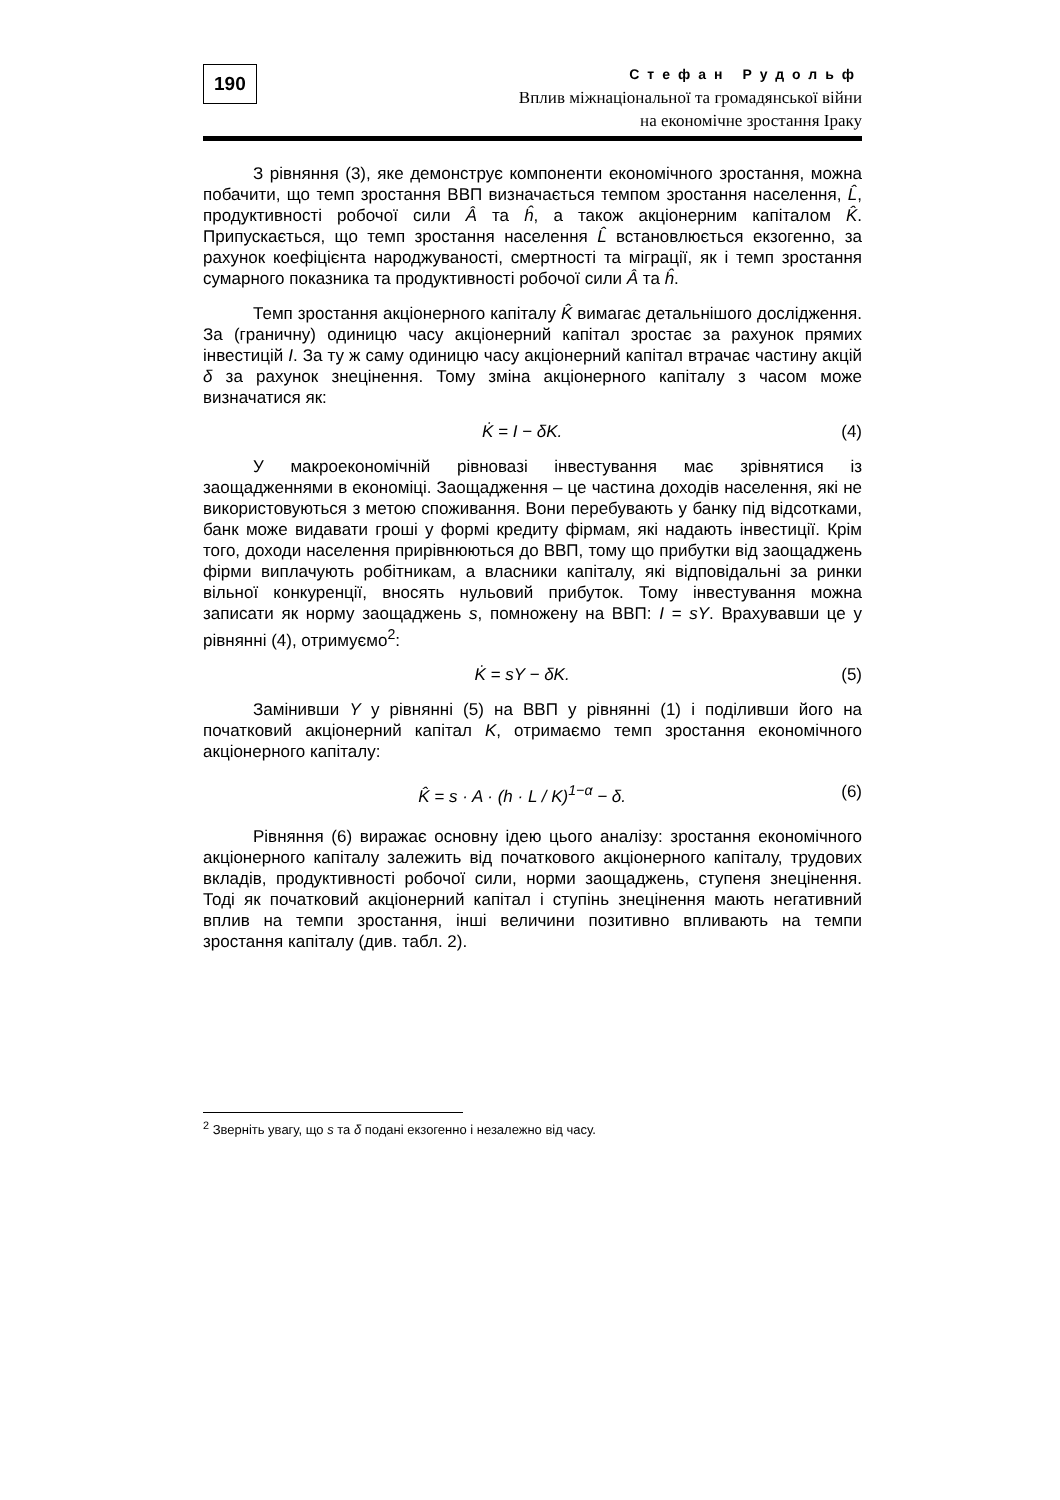190
Стефан Рудольф
Вплив міжнаціональної та громадянської війни
на економічне зростання Іраку
З рівняння (3), яке демонструє компоненти економічного зростання, можна побачити, що темп зростання ВВП визначається темпом зростання населення, L̂, продуктивності робочої сили Â та ĥ, а також акціонерним капіталом K̂. Припускається, що темп зростання населення L̂ встановлюється екзогенно, за рахунок коефіцієнта народжуваності, смертності та міграції, як і темп зростання сумарного показника та продуктивності робочої сили Â та ĥ.
Темп зростання акціонерного капіталу K̂ вимагає детальнішого дослідження. За (граничну) одиницю часу акціонерний капітал зростає за рахунок прямих інвестицій I. За ту ж саму одиницю часу акціонерний капітал втрачає частину акцій δ за рахунок знецінення. Тому зміна акціонерного капіталу з часом може визначатися як:
K̇ = I − δK. (4)
У макроекономічній рівновазі інвестування має зрівнятися із заощадженнями в економіці. Заощадження – це частина доходів населення, які не використовуються з метою споживання. Вони перебувають у банку під відсотками, банк може видавати гроші у формі кредиту фірмам, які надають інвестиції. Крім того, доходи населення прирівнюються до ВВП, тому що прибутки від заощаджень фірми виплачують робітникам, а власники капіталу, які відповідальні за ринки вільної конкуренції, вносять нульовий прибуток. Тому інвестування можна записати як норму заощаджень s, помножену на ВВП: I = sY. Врахувавши це у рівнянні (4), отримуємо<sup>2</sup>:
K̇ = sY − δK. (5)
Замінивши Y у рівнянні (5) на ВВП у рівнянні (1) і поділивши його на початковий акціонерний капітал K, отримаємо темп зростання економічного акціонерного капіталу:
K̂ = s · A · (h · L / K)<sup>1−α</sup> − δ. (6)
Рівняння (6) виражає основну ідею цього аналізу: зростання економічного акціонерного капіталу залежить від початкового акціонерного капіталу, трудових вкладів, продуктивності робочої сили, норми заощаджень, ступеня знецінення. Тоді як початковий акціонерний капітал і ступінь знецінення мають негативний вплив на темпи зростання, інші величини позитивно впливають на темпи зростання капіталу (див. табл. 2).
<sup>2</sup> Зверніть увагу, що s та δ подані екзогенно і незалежно від часу.